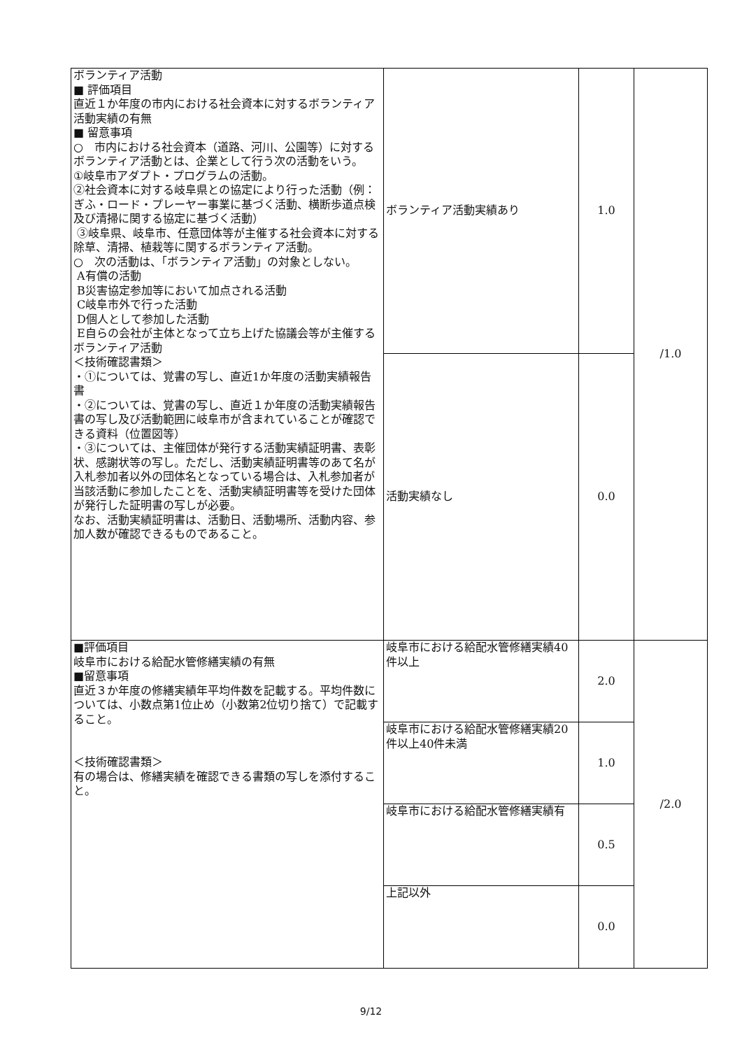| ボランティア活動 ■ 評価項目 直近１か年度の市内における社会資本に対するボランティア活動実績の有無 ■ 留意事項 ○ 市内における社会資本（道路、河川、公園等）に対するボランティア活動とは、企業として行う次の活動をいう。 ①岐阜市アダプト・プログラムの活動。 ②社会資本に対する岐阜県との協定により行った活動（例：ぎふ・ロード・プレーヤー事業に基づく活動、横断歩道点検及び清掃に関する協定に基づく活動） ③岐阜県、岐阜市、任意団体等が主催する社会資本に対する除草、清掃、植栽等に関するボランティア活動。 ○ 次の活動は、「ボランティア活動」の対象としない。 A有償の活動 B災害協定参加等において加点される活動 C岐阜市外で行った活動 D個人として参加した活動 E自らの会社が主体となって立ち上げた協議会等が主催するボランティア活動 ＜技術確認書類＞ ・①については、覚書の写し、直近1か年度の活動実績報告書 ・②については、覚書の写し、直近１か年度の活動実績報告書の写し及び活動範囲に岐阜市が含まれていることが確認できる資料（位置図等） ・③については、主催団体が発行する活動実績証明書、表彰状、感謝状等の写し。ただし、活動実績証明書等のあて名が入札参加者以外の団体名となっている場合は、入札参加者が当該活動に参加したことを、活動実績証明書等を受けた団体が発行した証明書の写しが必要。 なお、活動実績証明書は、活動日、活動場所、活動内容、参加人数が確認できるものであること。 | ボランティア活動実績あり | 1.0 | /1.0 |
| | 活動実績なし | 0.0 | |
| ■評価項目 岐阜市における給配水管修繕実績の有無 ■留意事項 直近３か年度の修繕実績年平均件数を記載する。平均件数については、小数点第1位止め（小数第2位切り捨て）で記載すること。 ＜技術確認書類＞ 有の場合は、修繕実績を確認できる書類の写しを添付すること。 | 岐阜市における給配水管修繕実績40件以上 | 2.0 | /2.0 |
| | 岐阜市における給配水管修繕実績20件以上40件未満 | 1.0 | |
| | 岐阜市における給配水管修繕実績有 | 0.5 | |
| | 上記以外 | 0.0 | |
9/12